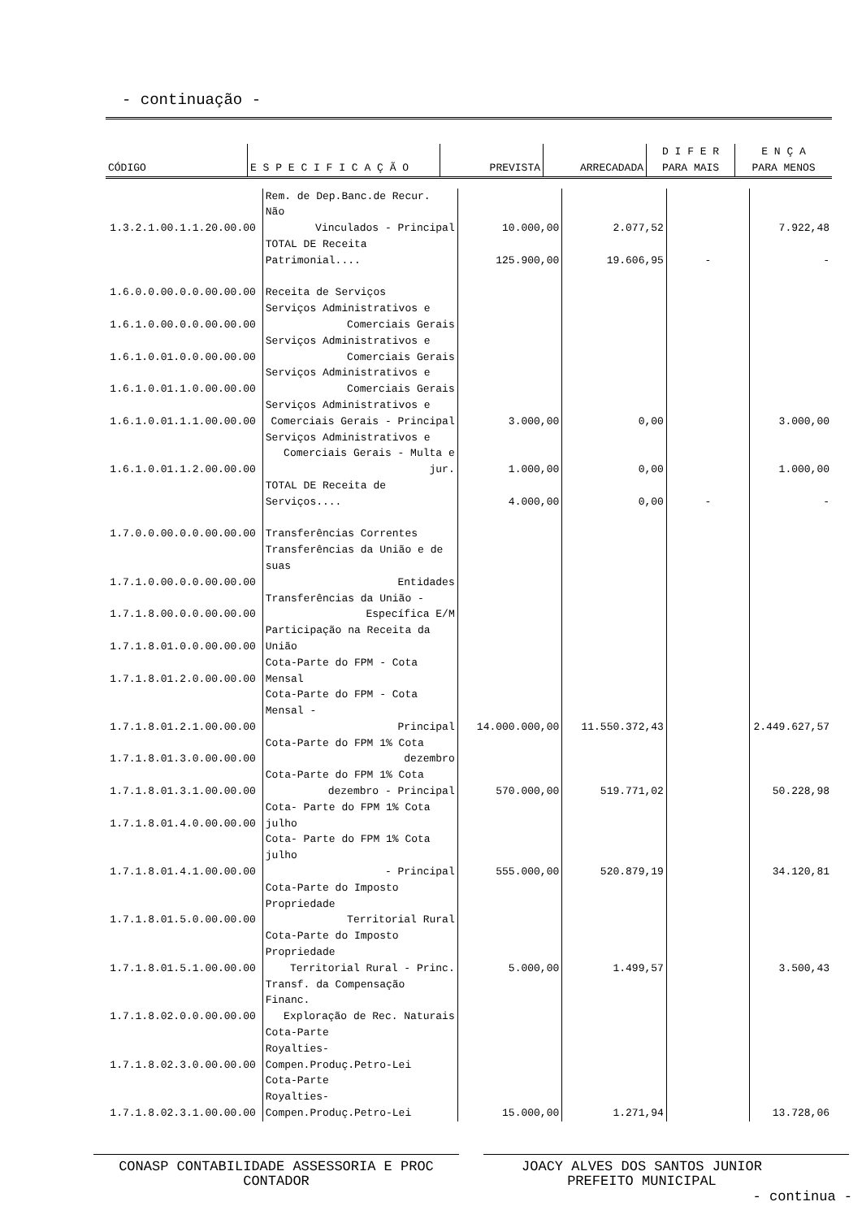- continuação -
| CÓDIGO | E S P E C I F I C A Ç Ã O | PREVISTA | ARRECADADA | D I F E R PARA MAIS | E N Ç A PARA MENOS |
| --- | --- | --- | --- | --- | --- |
| 1.3.2.1.00.1.1.20.00.00 | Rem. de Dep.Banc.de Recur. Não Vinculados - Principal | 10.000,00 | 2.077,52 | | 7.922,48 |
| | TOTAL DE Receita Patrimonial.... | 125.900,00 | 19.606,95 | - | - |
| 1.6.0.0.00.0.0.00.00.00 | Receita de Serviços | | | | |
| 1.6.1.0.00.0.0.00.00.00 | Serviços Administrativos e Comerciais Gerais | | | | |
| 1.6.1.0.01.0.0.00.00.00 | Serviços Administrativos e Comerciais Gerais | | | | |
| 1.6.1.0.01.1.0.00.00.00 | Serviços Administrativos e Comerciais Gerais | | | | |
| 1.6.1.0.01.1.1.00.00.00 | Serviços Administrativos e Comerciais Gerais - Principal | 3.000,00 | 0,00 | | 3.000,00 |
| 1.6.1.0.01.1.2.00.00.00 | Serviços Administrativos e Comerciais Gerais - Multa e jur. | 1.000,00 | 0,00 | | 1.000,00 |
| | TOTAL DE Receita de Serviços.... | 4.000,00 | 0,00 | - | - |
| 1.7.0.0.00.0.0.00.00.00 | Transferências Correntes | | | | |
| 1.7.1.0.00.0.0.00.00.00 | Transferências da União e de suas Entidades | | | | |
| 1.7.1.8.00.0.0.00.00.00 | Transferências da União - Específica E/M | | | | |
| 1.7.1.8.01.0.0.00.00.00 | Participação na Receita da União | | | | |
| 1.7.1.8.01.2.0.00.00.00 | Cota-Parte do FPM - Cota Mensal | | | | |
| 1.7.1.8.01.2.1.00.00.00 | Cota-Parte do FPM - Cota Mensal - Principal | 14.000.000,00 | 11.550.372,43 | | 2.449.627,57 |
| 1.7.1.8.01.3.0.00.00.00 | Cota-Parte do FPM 1% Cota dezembro | | | | |
| 1.7.1.8.01.3.1.00.00.00 | Cota-Parte do FPM 1% Cota dezembro - Principal | 570.000,00 | 519.771,02 | | 50.228,98 |
| 1.7.1.8.01.4.0.00.00.00 | Cota- Parte do FPM 1% Cota julho | | | | |
| 1.7.1.8.01.4.1.00.00.00 | Cota- Parte do FPM 1% Cota julho - Principal | 555.000,00 | 520.879,19 | | 34.120,81 |
| 1.7.1.8.01.5.0.00.00.00 | Cota-Parte do Imposto Propriedade Territorial Rural | | | | |
| 1.7.1.8.01.5.1.00.00.00 | Cota-Parte do Imposto Propriedade Territorial Rural - Princ. | 5.000,00 | 1.499,57 | | 3.500,43 |
| 1.7.1.8.02.0.0.00.00.00 | Transf. da Compensação Financ. Exploração de Rec. Naturais | | | | |
| 1.7.1.8.02.3.0.00.00.00 | Cota-Parte Royalties-Compen.Produç.Petro-Lei | | | | |
| 1.7.1.8.02.3.1.00.00.00 | Cota-Parte Royalties-Compen.Produç.Petro-Lei | 15.000,00 | 1.271,94 | | 13.728,06 |
CONASP CONTABILIDADE ASSESSORIA E PROC
CONTADOR
JOACY ALVES DOS SANTOS JUNIOR
PREFEITO MUNICIPAL
- continua -